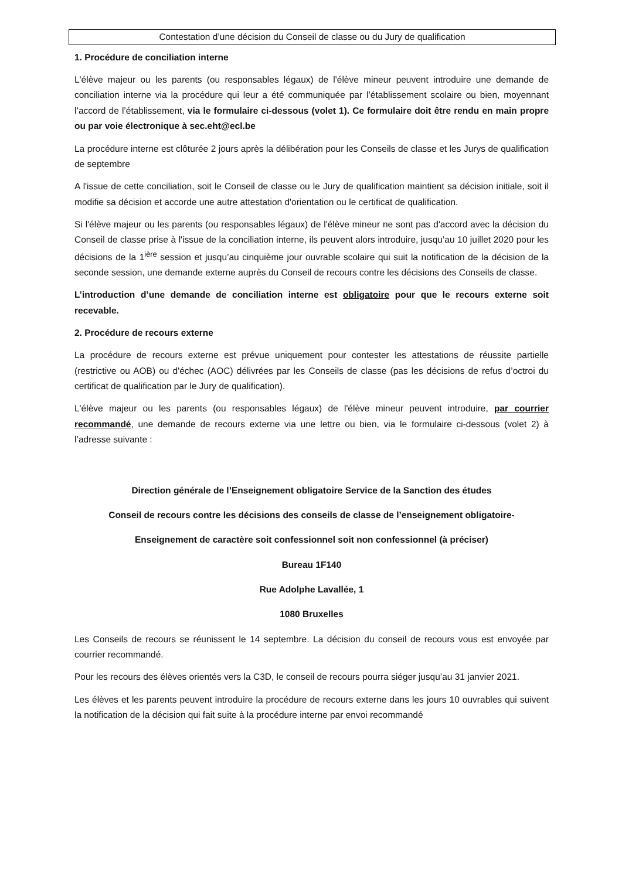Contestation d’une décision du Conseil de classe ou du Jury de qualification
1. Procédure de conciliation interne
L'élève majeur ou les parents (ou responsables légaux) de l'élève mineur peuvent introduire une demande de conciliation interne via la procédure qui leur a été communiquée par l’établissement scolaire ou bien, moyennant l’accord de l’établissement, via le formulaire ci-dessous (volet 1). Ce formulaire doit être rendu en main propre ou par voie électronique à sec.eht@ecl.be
La procédure interne est clôturée 2 jours après la délibération pour les Conseils de classe et les Jurys de qualification de septembre
A l'issue de cette conciliation, soit le Conseil de classe ou le Jury de qualification maintient sa décision initiale, soit il modifie sa décision et accorde une autre attestation d'orientation ou le certificat de qualification.
Si l'élève majeur ou les parents (ou responsables légaux) de l'élève mineur ne sont pas d'accord avec la décision du Conseil de classe prise à l'issue de la conciliation interne, ils peuvent alors introduire, jusqu’au 10 juillet 2020 pour les décisions de la 1<sup>ière</sup> session et jusqu’au cinquième jour ouvrable scolaire qui suit la notification de la décision de la seconde session, une demande externe auprès du Conseil de recours contre les décisions des Conseils de classe.
L’introduction d’une demande de conciliation interne est obligatoire pour que le recours externe soit recevable.
2. Procédure de recours externe
La procédure de recours externe est prévue uniquement pour contester les attestations de réussite partielle (restrictive ou AOB) ou d'échec (AOC) délivrées par les Conseils de classe (pas les décisions de refus d’octroi du certificat de qualification par le Jury de qualification).
L'élève majeur ou les parents (ou responsables légaux) de l'élève mineur peuvent introduire, par courrier recommandé, une demande de recours externe via une lettre ou bien, via le formulaire ci-dessous (volet 2) à l’adresse suivante :
Direction générale de l’Enseignement obligatoire Service de la Sanction des études
Conseil de recours contre les décisions des conseils de classe de l’enseignement obligatoire-
Enseignement de caractère soit confessionnel soit non confessionnel (à préciser)
Bureau 1F140
Rue Adolphe Lavallée, 1
1080 Bruxelles
Les Conseils de recours se réunissent le 14 septembre. La décision du conseil de recours vous est envoyée par courrier recommandé.
Pour les recours des élèves orientés vers la C3D, le conseil de recours pourra siéger jusqu’au 31 janvier 2021.
Les élèves et les parents peuvent introduire la procédure de recours externe dans les jours 10 ouvrables qui suivent la notification de la décision qui fait suite à la procédure interne par envoi recommandé